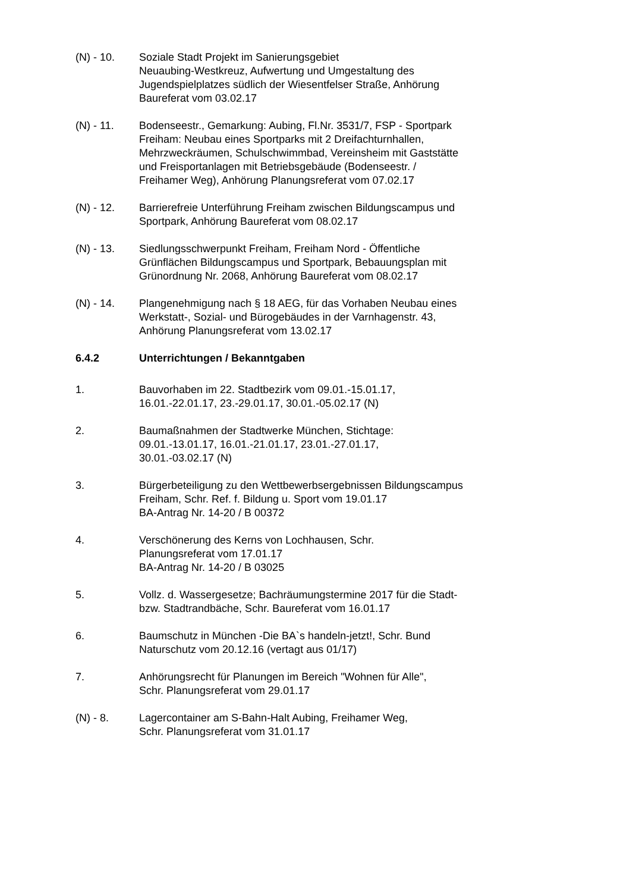(N) - 10. Soziale Stadt Projekt im Sanierungsgebiet
Neuaubing-Westkreuz, Aufwertung und Umgestaltung des Jugendspielplatzes südlich der Wiesentfelser Straße, Anhörung Baureferat vom 03.02.17
(N) - 11. Bodenseestr., Gemarkung: Aubing, Fl.Nr. 3531/7, FSP - Sportpark Freiham: Neubau eines Sportparks mit 2 Dreifachturnhallen, Mehrzweckräumen, Schulschwimmbad, Vereinsheim mit Gaststätte und Freisportanlagen mit Betriebsgebäude (Bodenseestr. / Freihamer Weg), Anhörung Planungsreferat vom 07.02.17
(N) - 12. Barrierefreie Unterführung Freiham zwischen Bildungscampus und Sportpark, Anhörung Baureferat vom 08.02.17
(N) - 13. Siedlungsschwerpunkt Freiham, Freiham Nord - Öffentliche Grünflächen Bildungscampus und Sportpark, Bebauungsplan mit Grünordnung Nr. 2068, Anhörung Baureferat vom 08.02.17
(N) - 14. Plangenehmigung nach § 18 AEG, für das Vorhaben Neubau eines Werkstatt-, Sozial- und Bürogebäudes in der Varnhagenstr. 43, Anhörung Planungsreferat vom 13.02.17
6.4.2 Unterrichtungen / Bekanntgaben
1. Bauvorhaben im 22. Stadtbezirk vom 09.01.-15.01.17,
16.01.-22.01.17, 23.-29.01.17, 30.01.-05.02.17 (N)
2. Baumaßnahmen der Stadtwerke München, Stichtage:
09.01.-13.01.17, 16.01.-21.01.17, 23.01.-27.01.17,
30.01.-03.02.17 (N)
3. Bürgerbeteiligung zu den Wettbewerbsergebnissen Bildungscampus Freiham, Schr. Ref. f. Bildung u. Sport vom 19.01.17
BA-Antrag Nr. 14-20 / B 00372
4. Verschönerung des Kerns von Lochhausen, Schr.
Planungsreferat vom 17.01.17
BA-Antrag Nr. 14-20 / B 03025
5. Vollz. d. Wassergesetze; Bachräumungstermine 2017 für die Stadt- bzw. Stadtrandbäche, Schr. Baureferat vom 16.01.17
6. Baumschutz in München -Die BA`s handeln-jetzt!, Schr. Bund Naturschutz vom 20.12.16 (vertagt aus 01/17)
7. Anhörungsrecht für Planungen im Bereich "Wohnen für Alle",
Schr. Planungsreferat vom 29.01.17
(N) - 8. Lagercontainer am S-Bahn-Halt Aubing, Freihamer Weg,
Schr. Planungsreferat vom 31.01.17